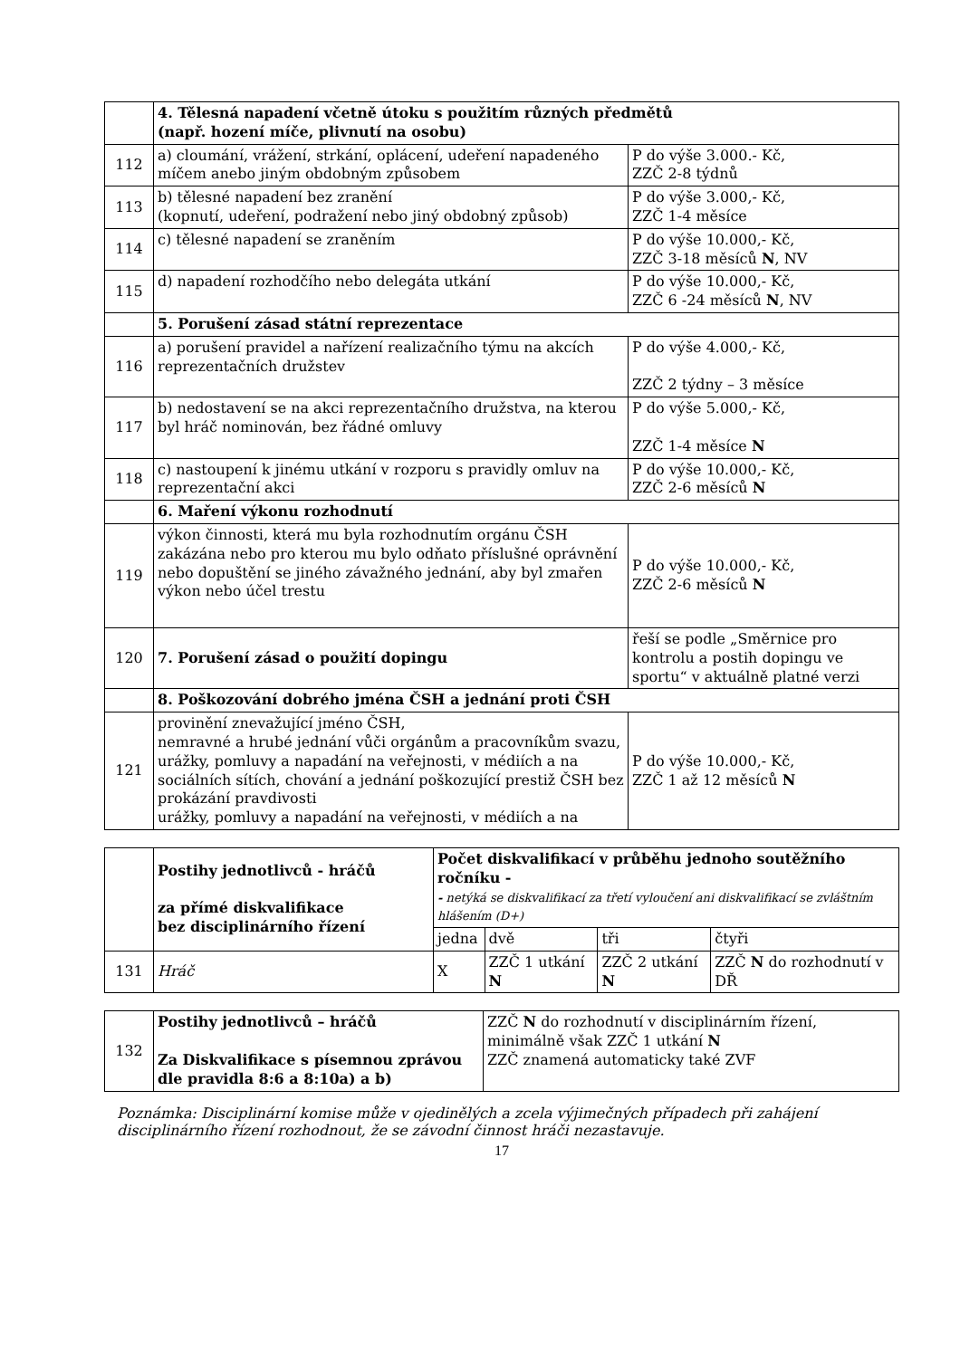| | 4. Tělesná napadení včetně útoku s použitím různých předmětů (např. hození míče, plivnutí na osobu) | |
| 112 | a) cloumání, vrážení, strkání, oplácení, udeření napadeného míčem anebo jiným obdobným způsobem | P do výše 3.000.- Kč, ZZČ 2-8 týdnů |
| 113 | b) tělesné napadení bez zranění (kopnutí, udeření, podražení nebo jiný obdobný způsob) | P do výše 3.000,- Kč, ZZČ 1-4 měsíce |
| 114 | c) tělesné napadení se zraněním | P do výše 10.000,- Kč, ZZČ 3-18 měsíců N , NV |
| 115 | d) napadení rozhodčího nebo delegáta utkání | P do výše 10.000,- Kč, ZZČ 6 -24 měsíců N , NV |
| | 5. Porušení zásad státní reprezentace | |
| 116 | a) porušení pravidel a nařízení realizačního týmu na akcích reprezentačních družstev | P do výše 4.000,- Kč, ZZČ 2 týdny – 3 měsíce |
| 117 | b) nedostavení se na akci reprezentačního družstva, na kterou byl hráč nominován, bez řádné omluvy | P do výše 5.000,- Kč, ZZČ 1-4 měsíce N |
| 118 | c) nastoupení k jinému utkání v rozporu s pravidly omluv na reprezentační akci | P do výše 10.000,- Kč, ZZČ 2-6 měsíců N |
| | 6. Maření výkonu rozhodnutí | |
| 119 | výkon činnosti, která mu byla rozhodnutím orgánu ČSH zakázána nebo pro kterou mu bylo odňato příslušné oprávnění nebo dopuštění se jiného závažného jednání, aby byl zmařen výkon nebo účel trestu | P do výše 10.000,- Kč, ZZČ 2-6 měsíců N |
| 120 | 7. Porušení zásad o použití dopingu | řeší se podle „Směrnice pro kontrolu a postih dopingu ve sportu“ v aktuálně platné verzi |
| | 8. Poškozování dobrého jména ČSH a jednání proti ČSH | |
| 121 | provinění znevažující jméno ČSH, nemravné a hrubé jednání vůči orgánům a pracovníkům svazu, urážky, pomluvy a napadání na veřejnosti, v médiích a na sociálních sítích, chování a jednání poškozující prestiž ČSH bez prokázání pravdivosti urážky, pomluvy a napadání na veřejnosti, v médiích a na | P do výše 10.000,- Kč, ZZČ 1 až 12 měsíců N |
| | Postihy jednotlivců - hráčů za přímé diskvalifikace bez disciplinárního řízení | Počet diskvalifikací v průběhu jednoho soutěžního ročníku - - netýká se diskvalifikací za třetí vyloučení ani diskvalifikací se zvláštním hlášením (D+) | | | |
| | | jedna | dvě | tři | čtyři |
| 131 | Hráč | X | ZZČ 1 utkání N | ZZČ 2 utkání N | ZZČ N do rozhodnutí v DŘ |
| 132 | Postihy jednotlivců – hráčů Za Diskvalifikace s písemnou zprávou dle pravidla 8:6 a 8:10a) a b) | ZZČ N do rozhodnutí v disciplinárním řízení, minimálně však ZZČ 1 utkání N ZZČ znamená automaticky také ZVF |
Poznámka: Disciplinární komise může v ojedinělých a zcela výjimečných případech při zahájení disciplinárního řízení rozhodnout, že se závodní činnost hráči nezastavuje.
17